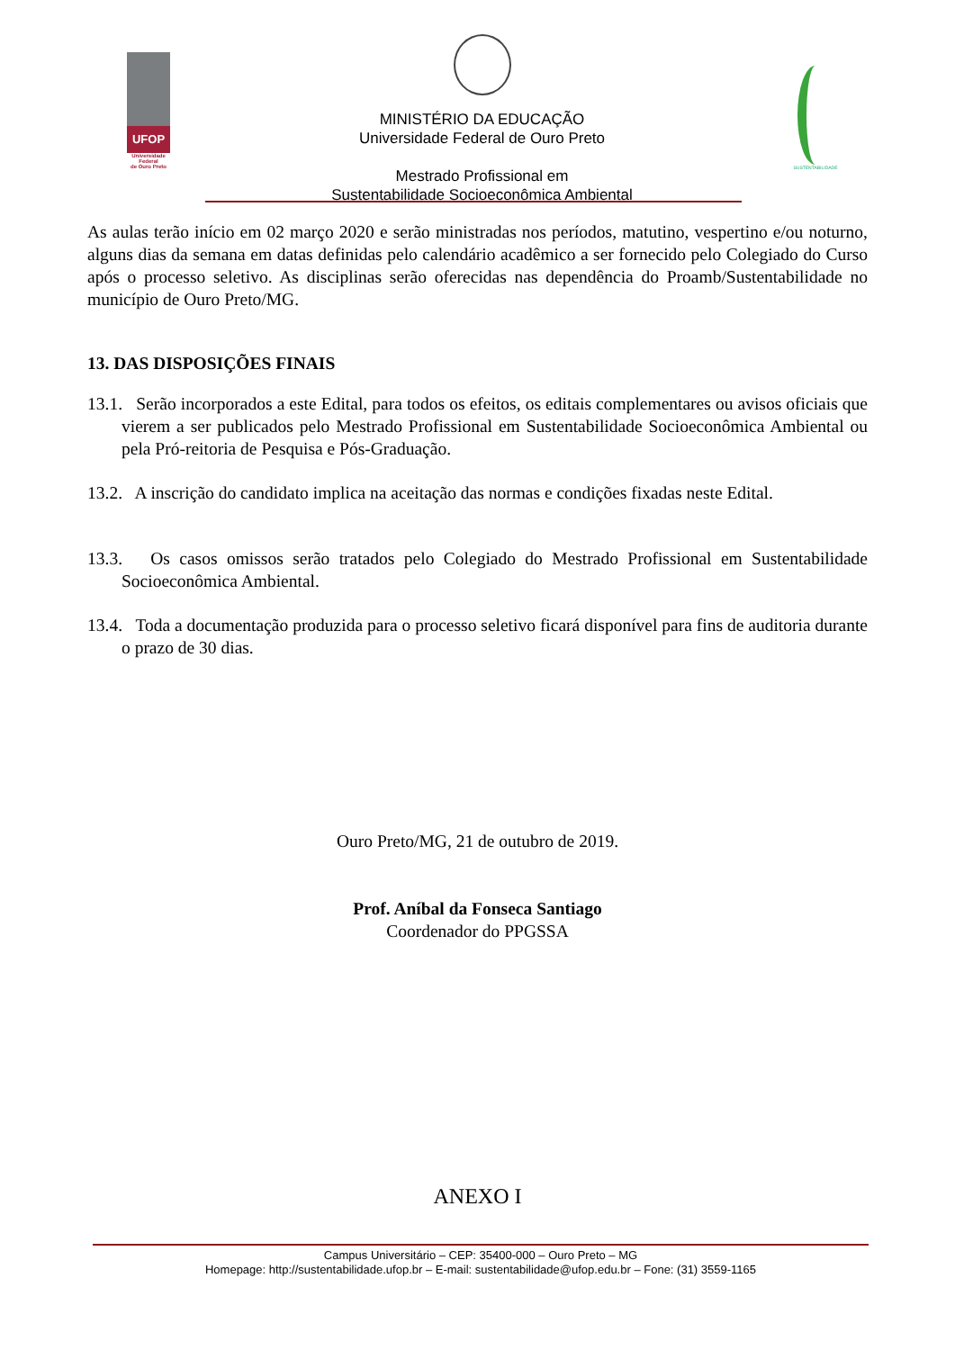UFOP
Universidade Federal
de Ouro Preto
MINISTÉRIO DA EDUCAÇÃO
Universidade Federal de Ouro Preto
Mestrado Profissional em
Sustentabilidade Socioeconômica Ambiental
SUSTENTABILIDADE
As aulas terão início em 02 março 2020 e serão ministradas nos períodos, matutino, vespertino e/ou noturno, alguns dias da semana em datas definidas pelo calendário acadêmico a ser fornecido pelo Colegiado do Curso após o processo seletivo. As disciplinas serão oferecidas nas dependência do Proamb/Sustentabilidade no município de Ouro Preto/MG.
13. DAS DISPOSIÇÕES FINAIS
13.1. Serão incorporados a este Edital, para todos os efeitos, os editais complementares ou avisos oficiais que vierem a ser publicados pelo Mestrado Profissional em Sustentabilidade Socioeconômica Ambiental ou pela Pró-reitoria de Pesquisa e Pós-Graduação.
13.2. A inscrição do candidato implica na aceitação das normas e condições fixadas neste Edital.
13.3. Os casos omissos serão tratados pelo Colegiado do Mestrado Profissional em Sustentabilidade Socioeconômica Ambiental.
13.4. Toda a documentação produzida para o processo seletivo ficará disponível para fins de auditoria durante o prazo de 30 dias.
Ouro Preto/MG, 21 de outubro de 2019.
Prof. Aníbal da Fonseca Santiago
Coordenador do PPGSSA
ANEXO I
Campus Universitário – CEP: 35400-000 – Ouro Preto – MG
Homepage: http://sustentabilidade.ufop.br – E-mail: sustentabilidade@ufop.edu.br – Fone: (31) 3559-1165